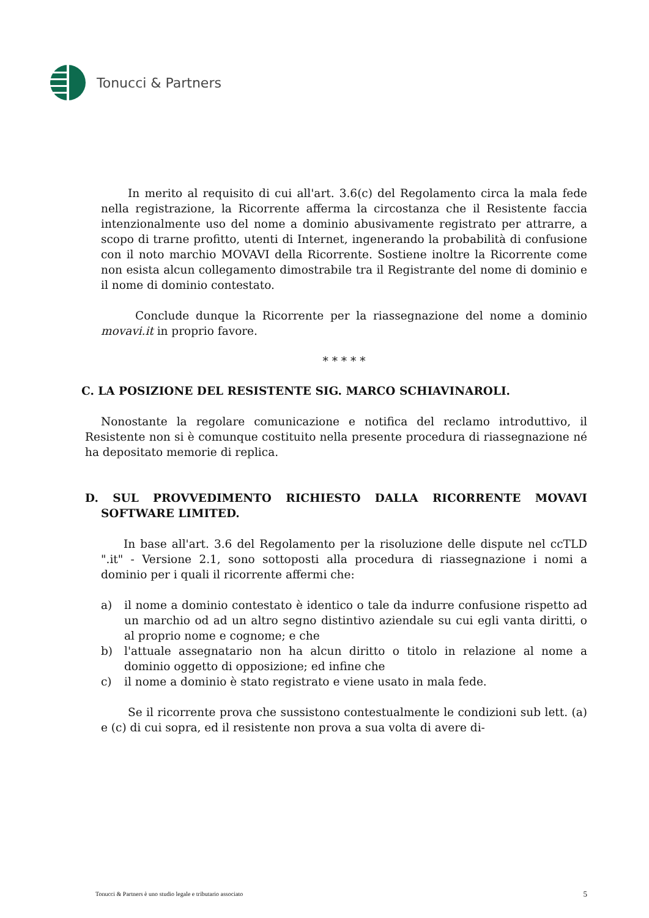Tonucci & Partners
In merito al requisito di cui all'art. 3.6(c) del Regolamento circa la mala fede nella registrazione, la Ricorrente afferma la circostanza che il Resistente faccia intenzionalmente uso del nome a dominio abusivamente registrato per attrarre, a scopo di trarne profitto, utenti di Internet, ingenerando la probabilità di confusione con il noto marchio MOVAVI della Ricorrente. Sostiene inoltre la Ricorrente come non esista alcun collegamento dimostrabile tra il Registrante del nome di dominio e il nome di dominio contestato.
Conclude dunque la Ricorrente per la riassegnazione del nome a dominio movavi.it in proprio favore.
* * * * *
C. LA POSIZIONE DEL RESISTENTE SIG. MARCO SCHIAVINAROLI.
Nonostante la regolare comunicazione e notifica del reclamo introduttivo, il Resistente non si è comunque costituito nella presente procedura di riassegnazione né ha depositato memorie di replica.
D. SUL PROVVEDIMENTO RICHIESTO DALLA RICORRENTE MOVAVI SOFTWARE LIMITED.
In base all'art. 3.6 del Regolamento per la risoluzione delle dispute nel ccTLD ".it" - Versione 2.1, sono sottoposti alla procedura di riassegnazione i nomi a dominio per i quali il ricorrente affermi che:
a) il nome a dominio contestato è identico o tale da indurre confusione rispetto ad un marchio od ad un altro segno distintivo aziendale su cui egli vanta diritti, o al proprio nome e cognome; e che
b) l'attuale assegnatario non ha alcun diritto o titolo in relazione al nome a dominio oggetto di opposizione; ed infine che
c) il nome a dominio è stato registrato e viene usato in mala fede.
Se il ricorrente prova che sussistono contestualmente le condizioni sub lett. (a) e (c) di cui sopra, ed il resistente non prova a sua volta di avere di-
Tonucci & Partners è uno studio legale e tributario associato 5